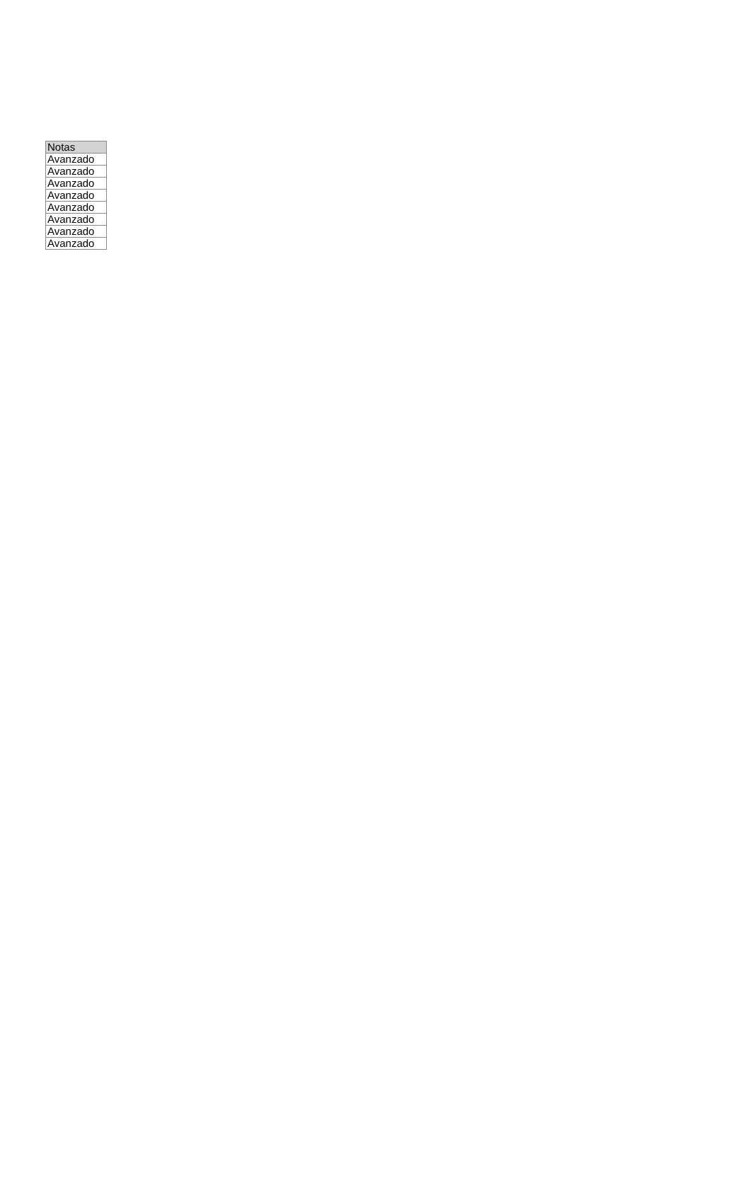| Notas |
| --- |
| Avanzado |
| Avanzado |
| Avanzado |
| Avanzado |
| Avanzado |
| Avanzado |
| Avanzado |
| Avanzado |